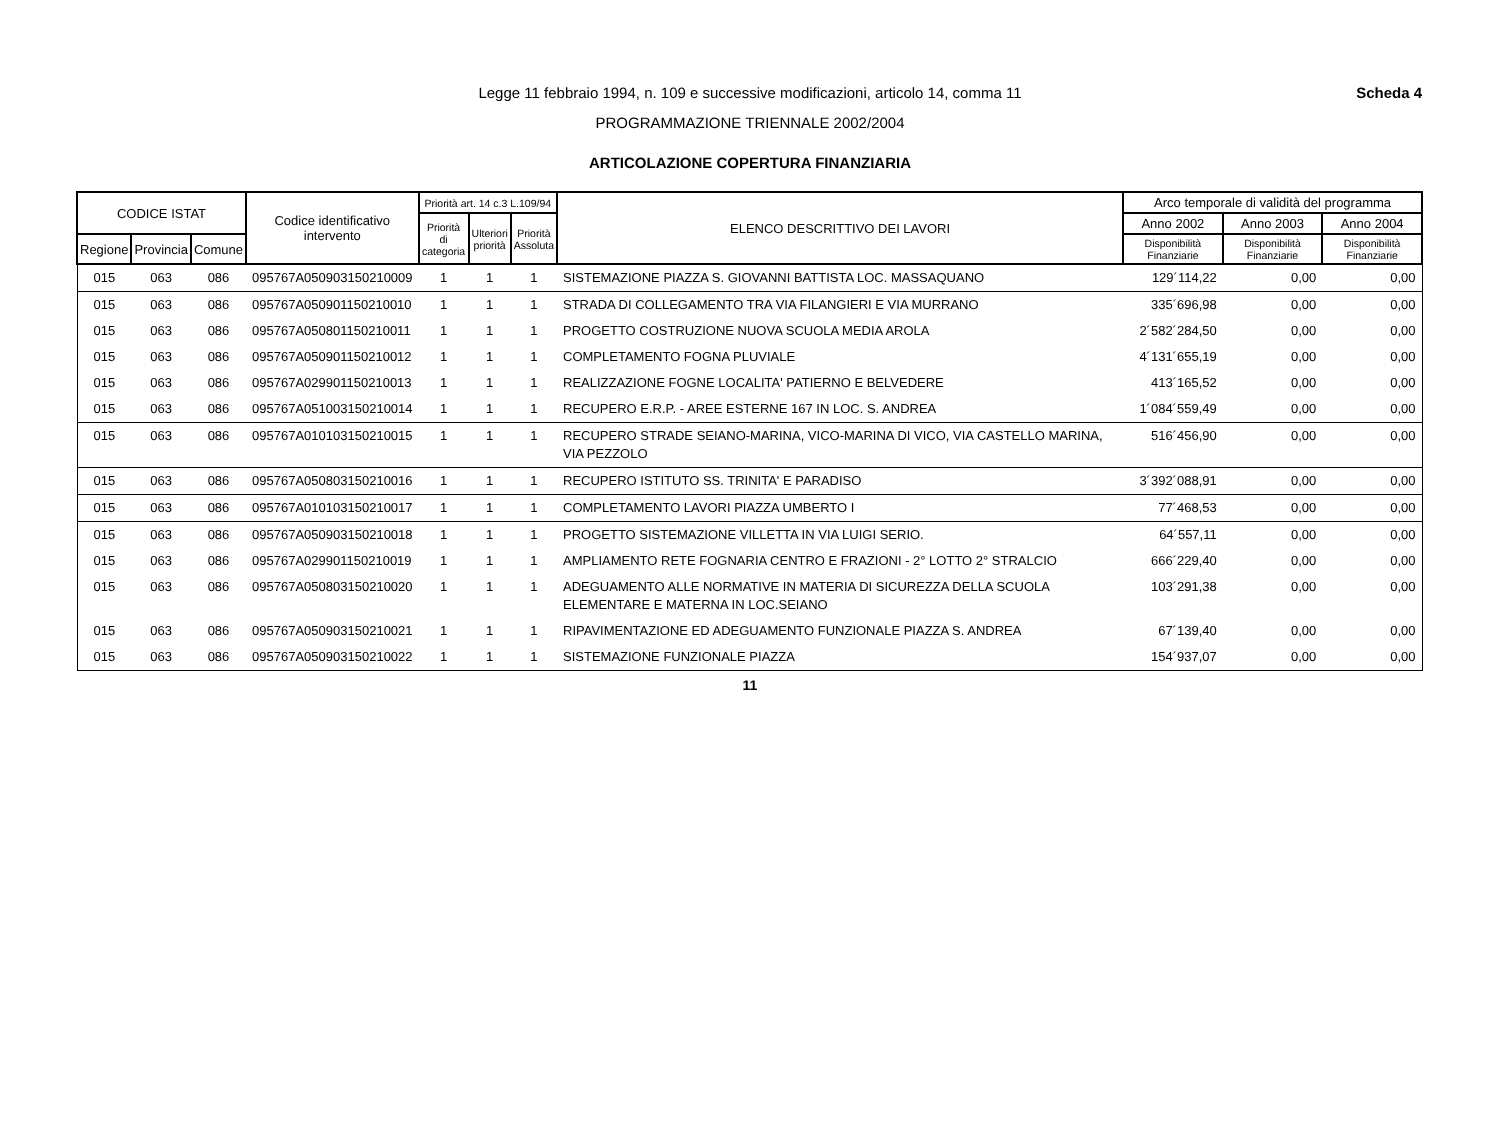Legge 11 febbraio 1994, n. 109 e successive modificazioni, articolo 14, comma 11
PROGRAMMAZIONE TRIENNALE 2002/2004
Scheda 4
ARTICOLAZIONE COPERTURA FINANZIARIA
| CODICE ISTAT | | | Codice identificativo intervento | Priorità art. 14 c.3 L.109/94 | | | ELENCO DESCRITTIVO DEI LAVORI | Arco temporale di validità del programma | | |
| --- | --- | --- | --- | --- | --- | --- | --- | --- | --- | --- |
| | | | | Priorità di categoria | Ulteriori priorità | Priorità Assoluta | | Anno 2002 | Anno 2003 | Anno 2004 |
| Regione | Provincia | Comune | | | | | | Disponibilità Finanziarie | Disponibilità Finanziarie | Disponibilità Finanziarie |
| 015 | 063 | 086 | 095767A050903150210009 | 1 | 1 | 1 | SISTEMAZIONE PIAZZA S. GIOVANNI BATTISTA LOC. MASSAQUANO | 129´114,22 | 0,00 | 0,00 |
| 015 | 063 | 086 | 095767A050901150210010 | 1 | 1 | 1 | STRADA DI COLLEGAMENTO TRA VIA FILANGIERI E VIA MURRANO | 335´696,98 | 0,00 | 0,00 |
| 015 | 063 | 086 | 095767A050801150210011 | 1 | 1 | 1 | PROGETTO COSTRUZIONE NUOVA SCUOLA MEDIA AROLA | 2´582´284,50 | 0,00 | 0,00 |
| 015 | 063 | 086 | 095767A050901150210012 | 1 | 1 | 1 | COMPLETAMENTO FOGNA PLUVIALE | 4´131´655,19 | 0,00 | 0,00 |
| 015 | 063 | 086 | 095767A029901150210013 | 1 | 1 | 1 | REALIZZAZIONE FOGNE LOCALITA' PATIERNO E BELVEDERE | 413´165,52 | 0,00 | 0,00 |
| 015 | 063 | 086 | 095767A051003150210014 | 1 | 1 | 1 | RECUPERO E.R.P. - AREE ESTERNE 167 IN LOC. S. ANDREA | 1´084´559,49 | 0,00 | 0,00 |
| 015 | 063 | 086 | 095767A010103150210015 | 1 | 1 | 1 | RECUPERO STRADE SEIANO-MARINA, VICO-MARINA DI VICO, VIA CASTELLO MARINA, VIA PEZZOLO | 516´456,90 | 0,00 | 0,00 |
| 015 | 063 | 086 | 095767A050803150210016 | 1 | 1 | 1 | RECUPERO ISTITUTO SS. TRINITA' E PARADISO | 3´392´088,91 | 0,00 | 0,00 |
| 015 | 063 | 086 | 095767A010103150210017 | 1 | 1 | 1 | COMPLETAMENTO LAVORI PIAZZA UMBERTO I | 77´468,53 | 0,00 | 0,00 |
| 015 | 063 | 086 | 095767A050903150210018 | 1 | 1 | 1 | PROGETTO SISTEMAZIONE VILLETTA IN VIA LUIGI SERIO. | 64´557,11 | 0,00 | 0,00 |
| 015 | 063 | 086 | 095767A029901150210019 | 1 | 1 | 1 | AMPLIAMENTO RETE FOGNARIA CENTRO E FRAZIONI - 2° LOTTO 2° STRALCIO | 666´229,40 | 0,00 | 0,00 |
| 015 | 063 | 086 | 095767A050803150210020 | 1 | 1 | 1 | ADEGUAMENTO ALLE NORMATIVE IN MATERIA DI SICUREZZA DELLA SCUOLA ELEMENTARE E MATERNA IN LOC.SEIANO | 103´291,38 | 0,00 | 0,00 |
| 015 | 063 | 086 | 095767A050903150210021 | 1 | 1 | 1 | RIPAVIMENTAZIONE ED ADEGUAMENTO FUNZIONALE PIAZZA S. ANDREA | 67´139,40 | 0,00 | 0,00 |
| 015 | 063 | 086 | 095767A050903150210022 | 1 | 1 | 1 | SISTEMAZIONE FUNZIONALE PIAZZA | 154´937,07 | 0,00 | 0,00 |
11